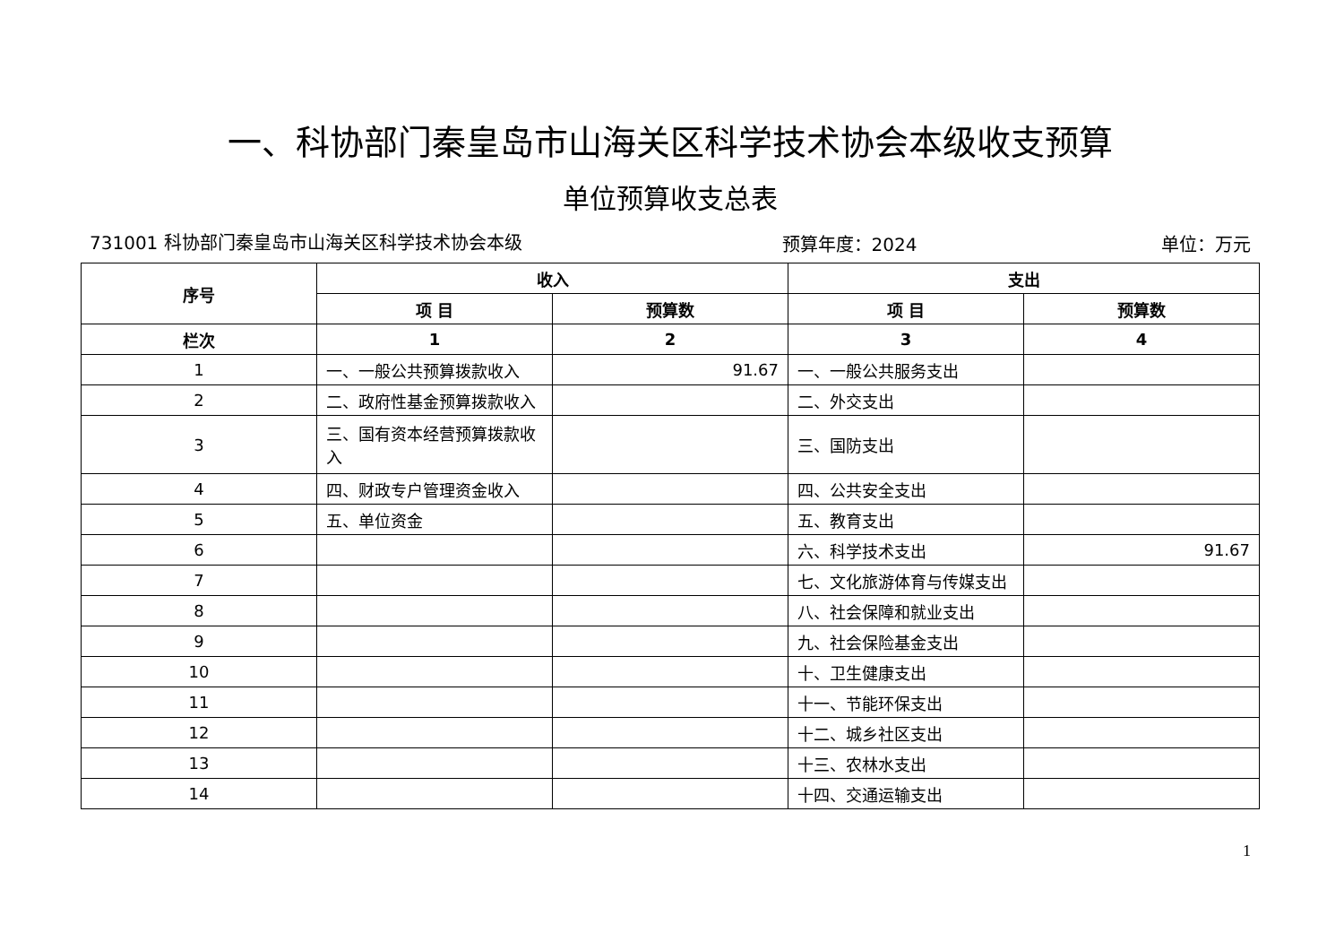一、科协部门秦皇岛市山海关区科学技术协会本级收支预算
单位预算收支总表
731001 科协部门秦皇岛市山海关区科学技术协会本级
预算年度：2024 单位：万元
| 序号 | 收入 | | 支出 | |
| --- | --- | --- | --- | --- |
| | 项 目 | 预算数 | 项 目 | 预算数 |
| 栏次 | 1 | 2 | 3 | 4 |
| 1 | 一、一般公共预算拨款收入 | 91.67 | 一、一般公共服务支出 | |
| 2 | 二、政府性基金预算拨款收入 | | 二、外交支出 | |
| 3 | 三、国有资本经营预算拨款收入 | | 三、国防支出 | |
| 4 | 四、财政专户管理资金收入 | | 四、公共安全支出 | |
| 5 | 五、单位资金 | | 五、教育支出 | |
| 6 | | | 六、科学技术支出 | 91.67 |
| 7 | | | 七、文化旅游体育与传媒支出 | |
| 8 | | | 八、社会保障和就业支出 | |
| 9 | | | 九、社会保险基金支出 | |
| 10 | | | 十、卫生健康支出 | |
| 11 | | | 十一、节能环保支出 | |
| 12 | | | 十二、城乡社区支出 | |
| 13 | | | 十三、农林水支出 | |
| 14 | | | 十四、交通运输支出 | |
1